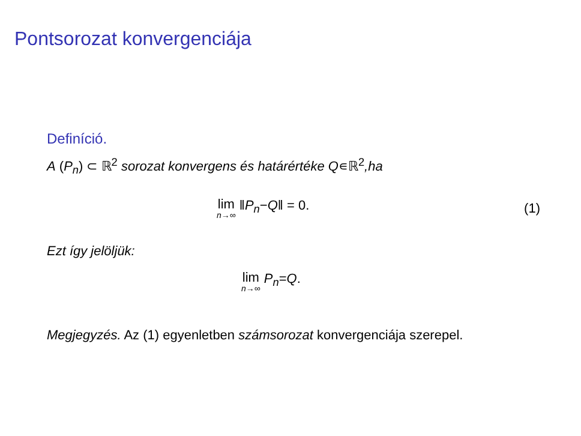Pontsorozat konvergenciája
Definíció.
A (P<sub>n</sub>) ⊂ ℝ<sup>2</sup> sorozat konvergens és határértéke Q∊ℝ<sup>2</sup>,ha
lim n→∞ ‖ P<sub>n</sub> − Q ‖ = 0. (1)
Ezt így jelöljük:
lim n→∞ P<sub>n</sub> = Q.
Megjegyzés. Az (1) egyenletben számsorozat konvergenciája szerepel.